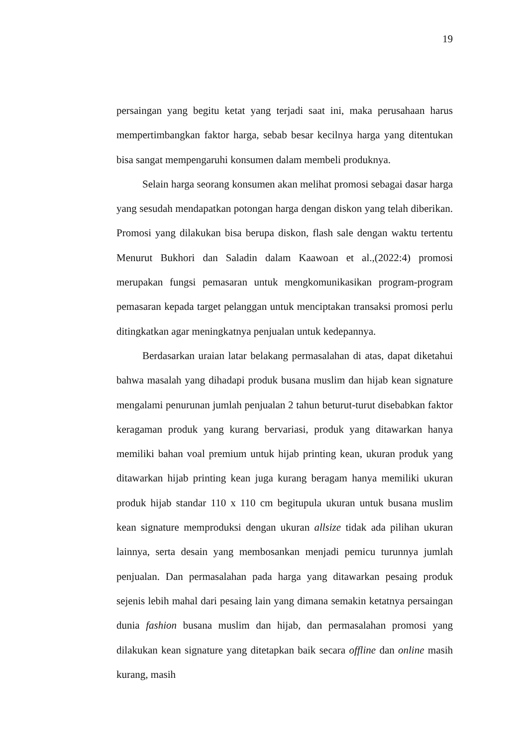19
persaingan yang begitu ketat yang terjadi saat ini, maka perusahaan harus mempertimbangkan faktor harga, sebab besar kecilnya harga yang ditentukan bisa sangat mempengaruhi konsumen dalam membeli produknya.
Selain harga seorang konsumen akan melihat promosi sebagai dasar harga yang sesudah mendapatkan potongan harga dengan diskon yang telah diberikan. Promosi yang dilakukan bisa berupa diskon, flash sale dengan waktu tertentu Menurut Bukhori dan Saladin dalam Kaawoan et al.,(2022:4) promosi merupakan fungsi pemasaran untuk mengkomunikasikan program-program pemasaran kepada target pelanggan untuk menciptakan transaksi promosi perlu ditingkatkan agar meningkatnya penjualan untuk kedepannya.
Berdasarkan uraian latar belakang permasalahan di atas, dapat diketahui bahwa masalah yang dihadapi produk busana muslim dan hijab kean signature mengalami penurunan jumlah penjualan 2 tahun beturut-turut disebabkan faktor keragaman produk yang kurang bervariasi, produk yang ditawarkan hanya memiliki bahan voal premium untuk hijab printing kean, ukuran produk yang ditawarkan hijab printing kean juga kurang beragam hanya memiliki ukuran produk hijab standar 110 x 110 cm begitupula ukuran untuk busana muslim kean signature memproduksi dengan ukuran allsize tidak ada pilihan ukuran lainnya, serta desain yang membosankan menjadi pemicu turunnya jumlah penjualan. Dan permasalahan pada harga yang ditawarkan pesaing produk sejenis lebih mahal dari pesaing lain yang dimana semakin ketatnya persaingan dunia fashion busana muslim dan hijab, dan permasalahan promosi yang dilakukan kean signature yang ditetapkan baik secara offline dan online masih kurang, masih